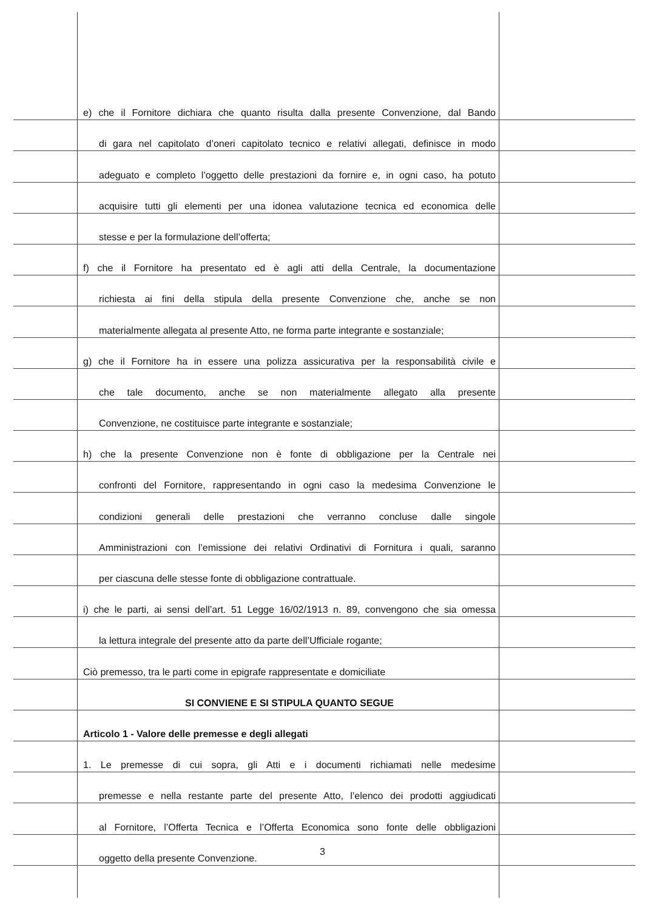e) che il Fornitore dichiara che quanto risulta dalla presente Convenzione, dal Bando
di gara nel capitolato d’oneri capitolato tecnico e relativi allegati, definisce in modo
adeguato e completo l’oggetto delle prestazioni da fornire e, in ogni caso, ha potuto
acquisire tutti gli elementi per una idonea valutazione tecnica ed economica delle
stesse e per la formulazione dell’offerta;
f) che il Fornitore ha presentato ed è agli atti della Centrale, la documentazione
richiesta ai fini della stipula della presente Convenzione che, anche se non
materialmente allegata al presente Atto, ne forma parte integrante e sostanziale;
g) che il Fornitore ha in essere una polizza assicurativa per la responsabilità civile e
che tale documento, anche se non materialmente allegato alla presente
Convenzione, ne costituisce parte integrante e sostanziale;
h) che la presente Convenzione non è fonte di obbligazione per la Centrale nei
confronti del Fornitore, rappresentando in ogni caso la medesima Convenzione le
condizioni generali delle prestazioni che verranno concluse dalle singole
Amministrazioni con l’emissione dei relativi Ordinativi di Fornitura i quali, saranno
per ciascuna delle stesse fonte di obbligazione contrattuale.
i) che le parti, ai sensi dell’art. 51 Legge 16/02/1913 n. 89, convengono che sia omessa
la lettura integrale del presente atto da parte dell’Ufficiale rogante;
Ciò premesso, tra le parti come in epigrafe rappresentate e domiciliate
SI CONVIENE E SI STIPULA QUANTO SEGUE
Articolo 1 - Valore delle premesse e degli allegati
1. Le premesse di cui sopra, gli Atti e i documenti richiamati nelle medesime
premesse e nella restante parte del presente Atto, l’elenco dei prodotti aggiudicati
al Fornitore, l’Offerta Tecnica e l’Offerta Economica sono fonte delle obbligazioni
oggetto della presente Convenzione.
3